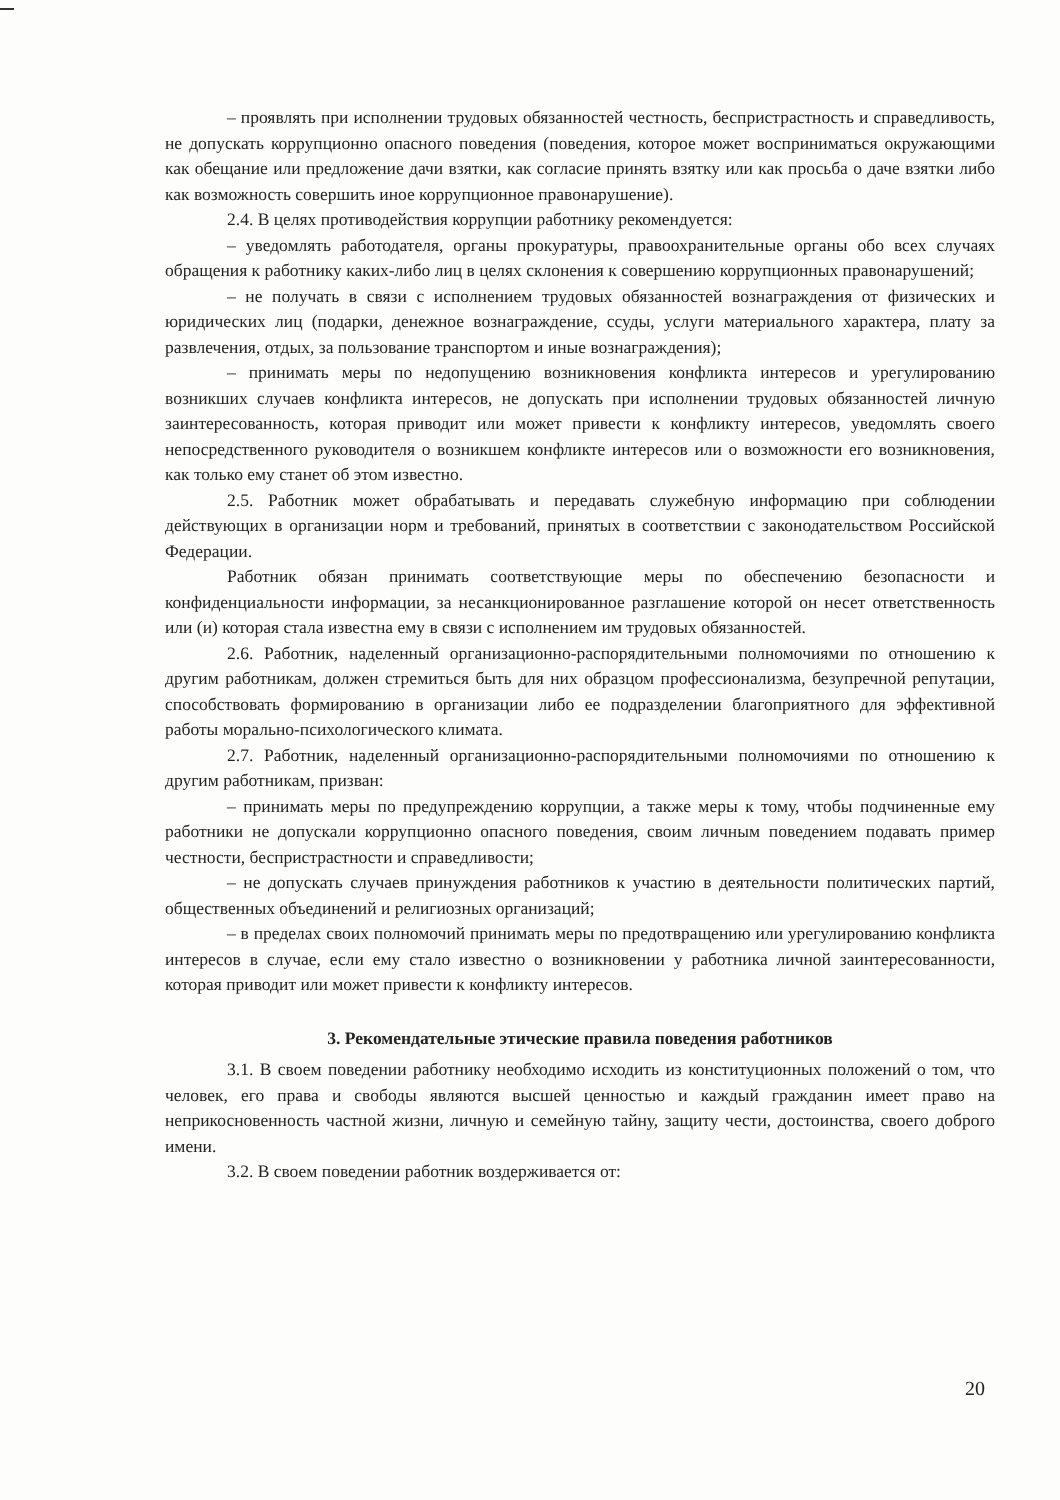– проявлять при исполнении трудовых обязанностей честность, беспристрастность и справедливость, не допускать коррупционно опасного поведения (поведения, которое может восприниматься окружающими как обещание или предложение дачи взятки, как согласие принять взятку или как просьба о даче взятки либо как возможность совершить иное коррупционное правонарушение).
2.4. В целях противодействия коррупции работнику рекомендуется:
– уведомлять работодателя, органы прокуратуры, правоохранительные органы обо всех случаях обращения к работнику каких-либо лиц в целях склонения к совершению коррупционных правонарушений;
– не получать в связи с исполнением трудовых обязанностей вознаграждения от физических и юридических лиц (подарки, денежное вознаграждение, ссуды, услуги материального характера, плату за развлечения, отдых, за пользование транспортом и иные вознаграждения);
– принимать меры по недопущению возникновения конфликта интересов и урегулированию возникших случаев конфликта интересов, не допускать при исполнении трудовых обязанностей личную заинтересованность, которая приводит или может привести к конфликту интересов, уведомлять своего непосредственного руководителя о возникшем конфликте интересов или о возможности его возникновения, как только ему станет об этом известно.
2.5. Работник может обрабатывать и передавать служебную информацию при соблюдении действующих в организации норм и требований, принятых в соответствии с законодательством Российской Федерации.
Работник обязан принимать соответствующие меры по обеспечению безопасности и конфиденциальности информации, за несанкционированное разглашение которой он несет ответственность или (и) которая стала известна ему в связи с исполнением им трудовых обязанностей.
2.6. Работник, наделенный организационно-распорядительными полномочиями по отношению к другим работникам, должен стремиться быть для них образцом профессионализма, безупречной репутации, способствовать формированию в организации либо ее подразделении благоприятного для эффективной работы морально-психологического климата.
2.7. Работник, наделенный организационно-распорядительными полномочиями по отношению к другим работникам, призван:
– принимать меры по предупреждению коррупции, а также меры к тому, чтобы подчиненные ему работники не допускали коррупционно опасного поведения, своим личным поведением подавать пример честности, беспристрастности и справедливости;
– не допускать случаев принуждения работников к участию в деятельности политических партий, общественных объединений и религиозных организаций;
– в пределах своих полномочий принимать меры по предотвращению или урегулированию конфликта интересов в случае, если ему стало известно о возникновении у работника личной заинтересованности, которая приводит или может привести к конфликту интересов.
3. Рекомендательные этические правила поведения работников
3.1. В своем поведении работнику необходимо исходить из конституционных положений о том, что человек, его права и свободы являются высшей ценностью и каждый гражданин имеет право на неприкосновенность частной жизни, личную и семейную тайну, защиту чести, достоинства, своего доброго имени.
3.2. В своем поведении работник воздерживается от:
20